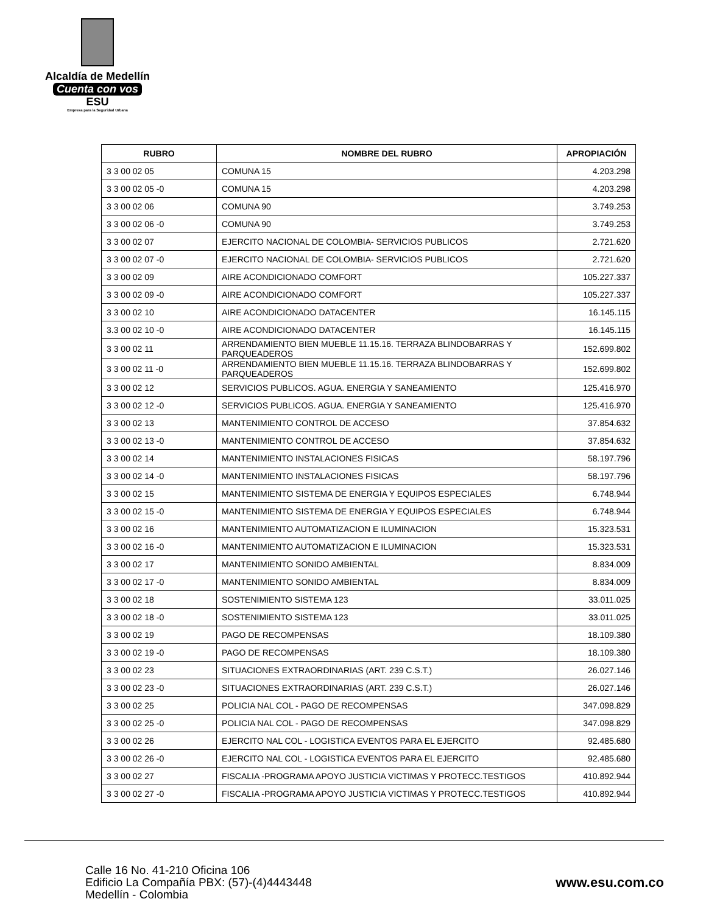Alcaldía de Medellín
Cuenta con vos
ESU
Empresa para la Seguridad Urbana
| RUBRO | NOMBRE DEL RUBRO | APROPIACIÓN |
| --- | --- | --- |
| 3 3 00 02 05 | COMUNA 15 | 4.203.298 |
| 3 3 00 02 05 -0 | COMUNA 15 | 4.203.298 |
| 3 3 00 02 06 | COMUNA 90 | 3.749.253 |
| 3 3 00 02 06 -0 | COMUNA 90 | 3.749.253 |
| 3 3 00 02 07 | EJERCITO NACIONAL DE COLOMBIA- SERVICIOS PUBLICOS | 2.721.620 |
| 3 3 00 02 07 -0 | EJERCITO NACIONAL DE COLOMBIA- SERVICIOS PUBLICOS | 2.721.620 |
| 3 3 00 02 09 | AIRE ACONDICIONADO COMFORT | 105.227.337 |
| 3 3 00 02 09 -0 | AIRE ACONDICIONADO COMFORT | 105.227.337 |
| 3 3 00 02 10 | AIRE ACONDICIONADO DATACENTER | 16.145.115 |
| 3.3 00 02 10 -0 | AIRE ACONDICIONADO DATACENTER | 16.145.115 |
| 3 3 00 02 11 | ARRENDAMIENTO BIEN MUEBLE 11.15.16. TERRAZA BLINDOBARRAS Y PARQUEADEROS | 152.699.802 |
| 3 3 00 02 11 -0 | ARRENDAMIENTO BIEN MUEBLE 11.15.16. TERRAZA BLINDOBARRAS Y PARQUEADEROS | 152.699.802 |
| 3 3 00 02 12 | SERVICIOS PUBLICOS. AGUA. ENERGIA Y SANEAMIENTO | 125.416.970 |
| 3 3 00 02 12 -0 | SERVICIOS PUBLICOS. AGUA. ENERGIA Y SANEAMIENTO | 125.416.970 |
| 3 3 00 02 13 | MANTENIMIENTO CONTROL DE ACCESO | 37.854.632 |
| 3 3 00 02 13 -0 | MANTENIMIENTO CONTROL DE ACCESO | 37.854.632 |
| 3 3 00 02 14 | MANTENIMIENTO INSTALACIONES FISICAS | 58.197.796 |
| 3 3 00 02 14 -0 | MANTENIMIENTO INSTALACIONES FISICAS | 58.197.796 |
| 3 3 00 02 15 | MANTENIMIENTO SISTEMA DE ENERGIA Y EQUIPOS ESPECIALES | 6.748.944 |
| 3 3 00 02 15 -0 | MANTENIMIENTO SISTEMA DE ENERGIA Y EQUIPOS ESPECIALES | 6.748.944 |
| 3 3 00 02 16 | MANTENIMIENTO AUTOMATIZACION E ILUMINACION | 15.323.531 |
| 3 3 00 02 16 -0 | MANTENIMIENTO AUTOMATIZACION E ILUMINACION | 15.323.531 |
| 3 3 00 02 17 | MANTENIMIENTO SONIDO AMBIENTAL | 8.834.009 |
| 3 3 00 02 17 -0 | MANTENIMIENTO SONIDO AMBIENTAL | 8.834.009 |
| 3 3 00 02 18 | SOSTENIMIENTO SISTEMA 123 | 33.011.025 |
| 3 3 00 02 18 -0 | SOSTENIMIENTO SISTEMA 123 | 33.011.025 |
| 3 3 00 02 19 | PAGO DE RECOMPENSAS | 18.109.380 |
| 3 3 00 02 19 -0 | PAGO DE RECOMPENSAS | 18.109.380 |
| 3 3 00 02 23 | SITUACIONES EXTRAORDINARIAS (ART. 239 C.S.T.) | 26.027.146 |
| 3 3 00 02 23 -0 | SITUACIONES EXTRAORDINARIAS (ART. 239 C.S.T.) | 26.027.146 |
| 3 3 00 02 25 | POLICIA NAL COL - PAGO DE RECOMPENSAS | 347.098.829 |
| 3 3 00 02 25 -0 | POLICIA NAL COL - PAGO DE RECOMPENSAS | 347.098.829 |
| 3 3 00 02 26 | EJERCITO NAL COL - LOGISTICA EVENTOS PARA EL EJERCITO | 92.485.680 |
| 3 3 00 02 26 -0 | EJERCITO NAL COL - LOGISTICA EVENTOS PARA EL EJERCITO | 92.485.680 |
| 3 3 00 02 27 | FISCALIA -PROGRAMA APOYO JUSTICIA VICTIMAS Y PROTECC.TESTIGOS | 410.892.944 |
| 3 3 00 02 27 -0 | FISCALIA -PROGRAMA APOYO JUSTICIA VICTIMAS Y PROTECC.TESTIGOS | 410.892.944 |
Calle 16 No. 41-210 Oficina 106
Edificio La Compañía PBX: (57)-(4)4443448
Medellín - Colombia
www.esu.com.co